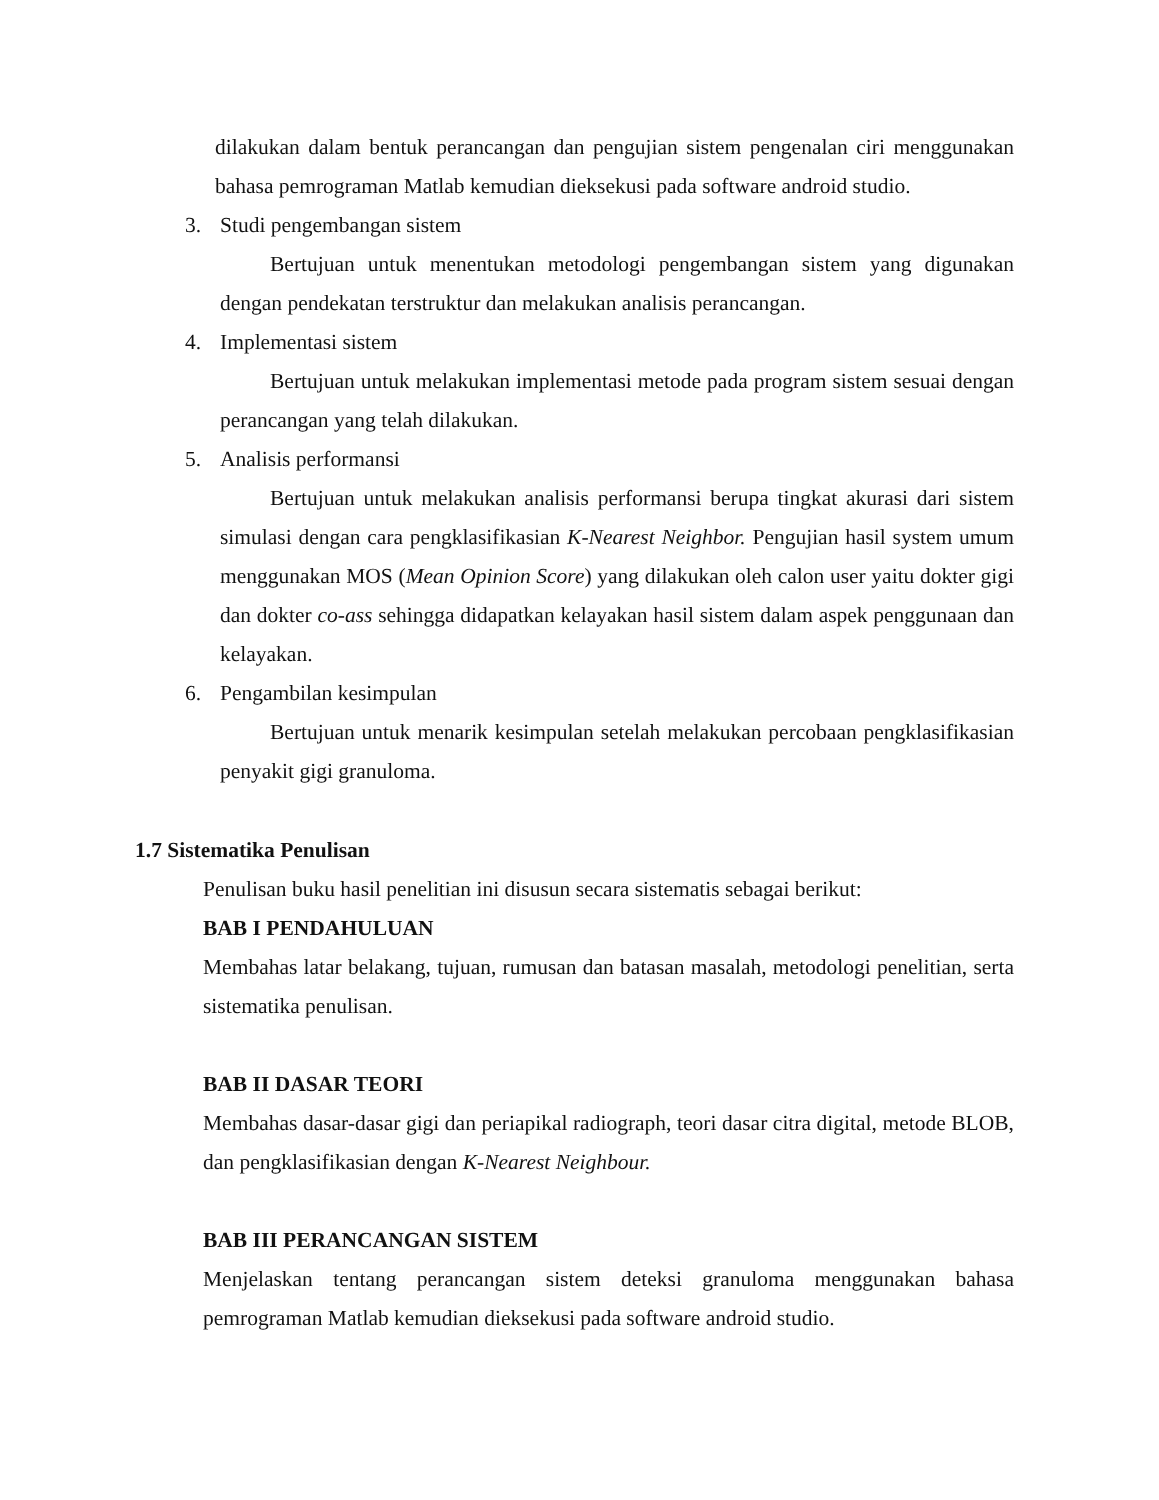dilakukan dalam bentuk perancangan dan pengujian sistem pengenalan ciri menggunakan bahasa pemrograman Matlab kemudian dieksekusi pada software android studio.
3. Studi pengembangan sistem
Bertujuan untuk menentukan metodologi pengembangan sistem yang digunakan dengan pendekatan terstruktur dan melakukan analisis perancangan.
4. Implementasi sistem
Bertujuan untuk melakukan implementasi metode pada program sistem sesuai dengan perancangan yang telah dilakukan.
5. Analisis performansi
Bertujuan untuk melakukan analisis performansi berupa tingkat akurasi dari sistem simulasi dengan cara pengklasifikasian K-Nearest Neighbor. Pengujian hasil system umum menggunakan MOS (Mean Opinion Score) yang dilakukan oleh calon user yaitu dokter gigi dan dokter co-ass sehingga didapatkan kelayakan hasil sistem dalam aspek penggunaan dan kelayakan.
6. Pengambilan kesimpulan
Bertujuan untuk menarik kesimpulan setelah melakukan percobaan pengklasifikasian penyakit gigi granuloma.
1.7 Sistematika Penulisan
Penulisan buku hasil penelitian ini disusun secara sistematis sebagai berikut:
BAB I PENDAHULUAN
Membahas latar belakang, tujuan, rumusan dan batasan masalah, metodologi penelitian, serta sistematika penulisan.
BAB II DASAR TEORI
Membahas dasar-dasar gigi dan periapikal radiograph, teori dasar citra digital, metode BLOB, dan pengklasifikasian dengan K-Nearest Neighbour.
BAB III PERANCANGAN SISTEM
Menjelaskan tentang perancangan sistem deteksi granuloma menggunakan bahasa pemrograman Matlab kemudian dieksekusi pada software android studio.